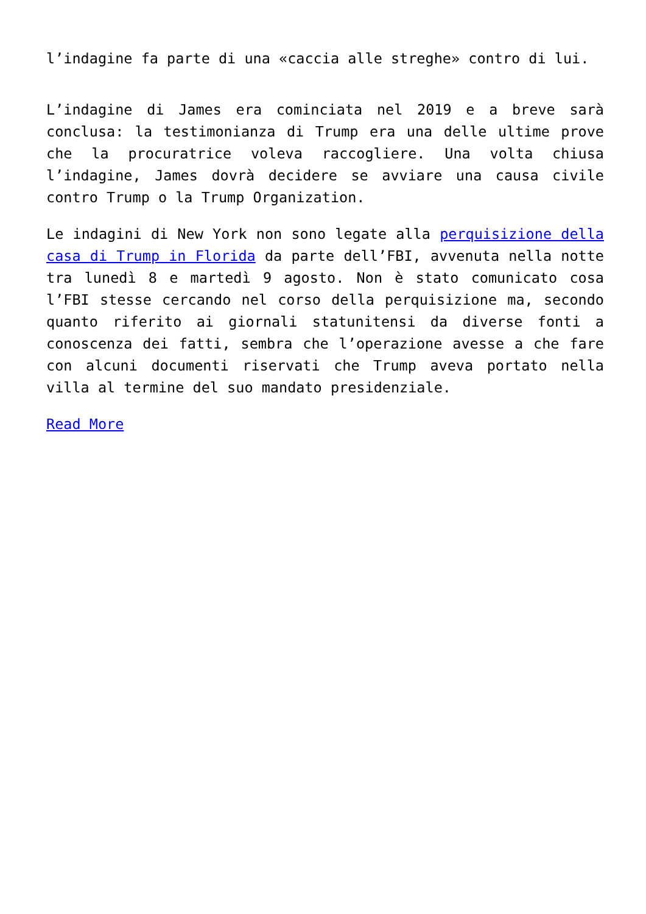l’indagine fa parte di una «caccia alle streghe» contro di lui.
L’indagine di James era cominciata nel 2019 e a breve sarà conclusa: la testimonianza di Trump era una delle ultime prove che la procuratrice voleva raccogliere. Una volta chiusa l’indagine, James dovrà decidere se avviare una causa civile contro Trump o la Trump Organization.
Le indagini di New York non sono legate alla perquisizione della casa di Trump in Florida da parte dell’FBI, avvenuta nella notte tra lunedì 8 e martedì 9 agosto. Non è stato comunicato cosa l’FBI stesse cercando nel corso della perquisizione ma, secondo quanto riferito ai giornali statunitensi da diverse fonti a conoscenza dei fatti, sembra che l’operazione avesse a che fare con alcuni documenti riservati che Trump aveva portato nella villa al termine del suo mandato presidenziale.
Read More